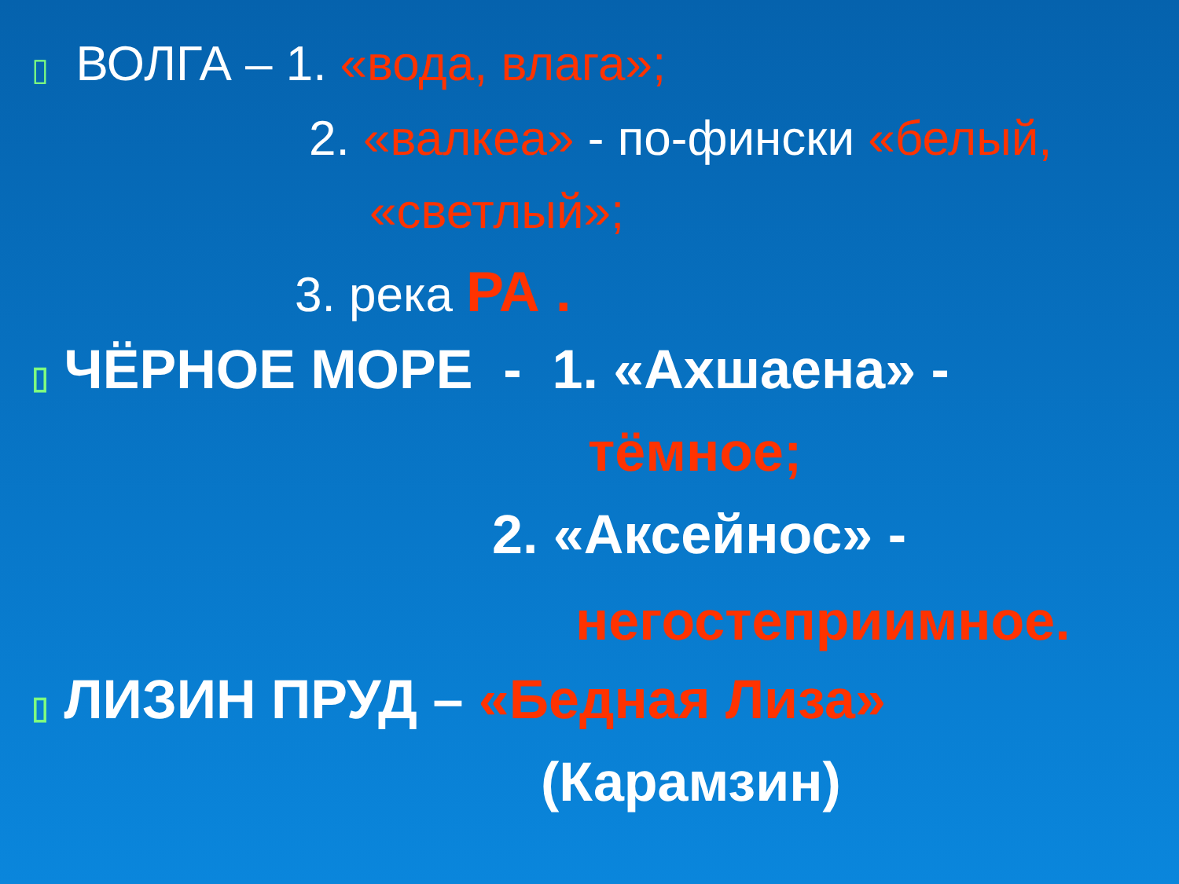▯ ВОЛГА – 1. «вода, влага»;
2. «валкеа» - по-фински «белый,
«светлый»;
3. река РА .
▯ ЧЁРНОЕ МОРЕ - 1. «Ахшаена» -
тёмное;
2. «Аксейнос» -
негостеприимное.
▯ ЛИЗИН ПРУД – «Бедная Лиза»
(Карамзин)